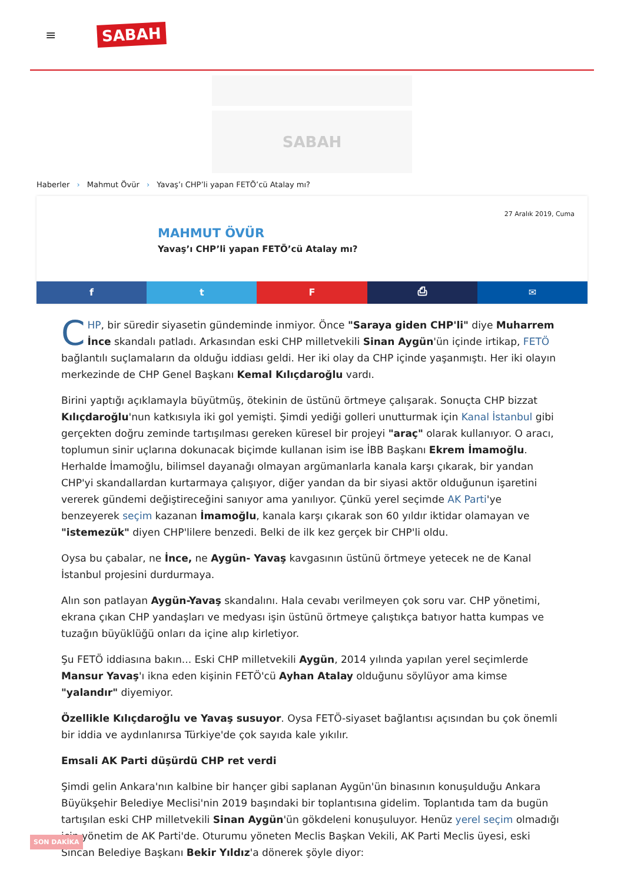≡
SABAH
SABAH
Haberler › Mahmut Övür › Yavaş’ı CHP’li yapan FETÖ’cü Atalay mı?
27 Aralık 2019, Cuma
MAHMUT ÖVÜR
Yavaş’ı CHP’li yapan FETÖ’cü Atalay mı?
f t F ⎙ ✉
CHP, bir süredir siyasetin gündeminde inmiyor. Önce "Saraya giden CHP'li" diye Muharrem İnce skandalı patladı. Arkasından eski CHP milletvekili Sinan Aygün'ün içinde irtikap, FETÖ bağlantılı suçlamaların da olduğu iddiası geldi. Her iki olay da CHP içinde yaşanmıştı. Her iki olayın merkezinde de CHP Genel Başkanı Kemal Kılıçdaroğlu vardı.
Birini yaptığı açıklamayla büyütmüş, ötekinin de üstünü örtmeye çalışarak. Sonuçta CHP bizzat Kılıçdaroğlu'nun katkısıyla iki gol yemişti. Şimdi yediği golleri unutturmak için Kanal İstanbul gibi gerçekten doğru zeminde tartışılması gereken küresel bir projeyi "araç" olarak kullanıyor. O aracı, toplumun sinir uçlarına dokunacak biçimde kullanan isim ise İBB Başkanı Ekrem İmamoğlu. Herhalde İmamoğlu, bilimsel dayanağı olmayan argümanlarla kanala karşı çıkarak, bir yandan CHP'yi skandallardan kurtarmaya çalışıyor, diğer yandan da bir siyasi aktör olduğunun işaretini vererek gündemi değiştireceğini sanıyor ama yanılıyor. Çünkü yerel seçimde AK Parti'ye benzeyerek seçim kazanan İmamoğlu, kanala karşı çıkarak son 60 yıldır iktidar olamayan ve "istemezük" diyen CHP'lilere benzedi. Belki de ilk kez gerçek bir CHP'li oldu.
Oysa bu çabalar, ne İnce, ne Aygün- Yavaş kavgasının üstünü örtmeye yetecek ne de Kanal İstanbul projesini durdurmaya.
Alın son patlayan Aygün-Yavaş skandalını. Hala cevabı verilmeyen çok soru var. CHP yönetimi, ekrana çıkan CHP yandaşları ve medyası işin üstünü örtmeye çalıştıkça batıyor hatta kumpas ve tuzağın büyüklüğü onları da içine alıp kirletiyor.
Şu FETÖ iddiasına bakın... Eski CHP milletvekili Aygün, 2014 yılında yapılan yerel seçimlerde Mansur Yavaş'ı ikna eden kişinin FETÖ'cü Ayhan Atalay olduğunu söylüyor ama kimse "yalandır" diyemiyor.
Özellikle Kılıçdaroğlu ve Yavaş susuyor. Oysa FETÖ-siyaset bağlantısı açısından bu çok önemli bir iddia ve aydınlanırsa Türkiye'de çok sayıda kale yıkılır.
Emsali AK Parti düşürdü CHP ret verdi
Şimdi gelin Ankara'nın kalbine bir hançer gibi saplanan Aygün'ün binasının konuşulduğu Ankara Büyükşehir Belediye Meclisi'nin 2019 başındaki bir toplantısına gidelim. Toplantıda tam da bugün tartışılan eski CHP milletvekili Sinan Aygün'ün gökdeleni konuşuluyor. Henüz yerel seçim olmadığı için yönetim de AK Parti'de. Oturumu yöneten Meclis Başkan Vekili, AK Parti Meclis üyesi, eski Sincan Belediye Başkanı Bekir Yıldız'a dönerek şöyle diyor:
SON DAKİKA